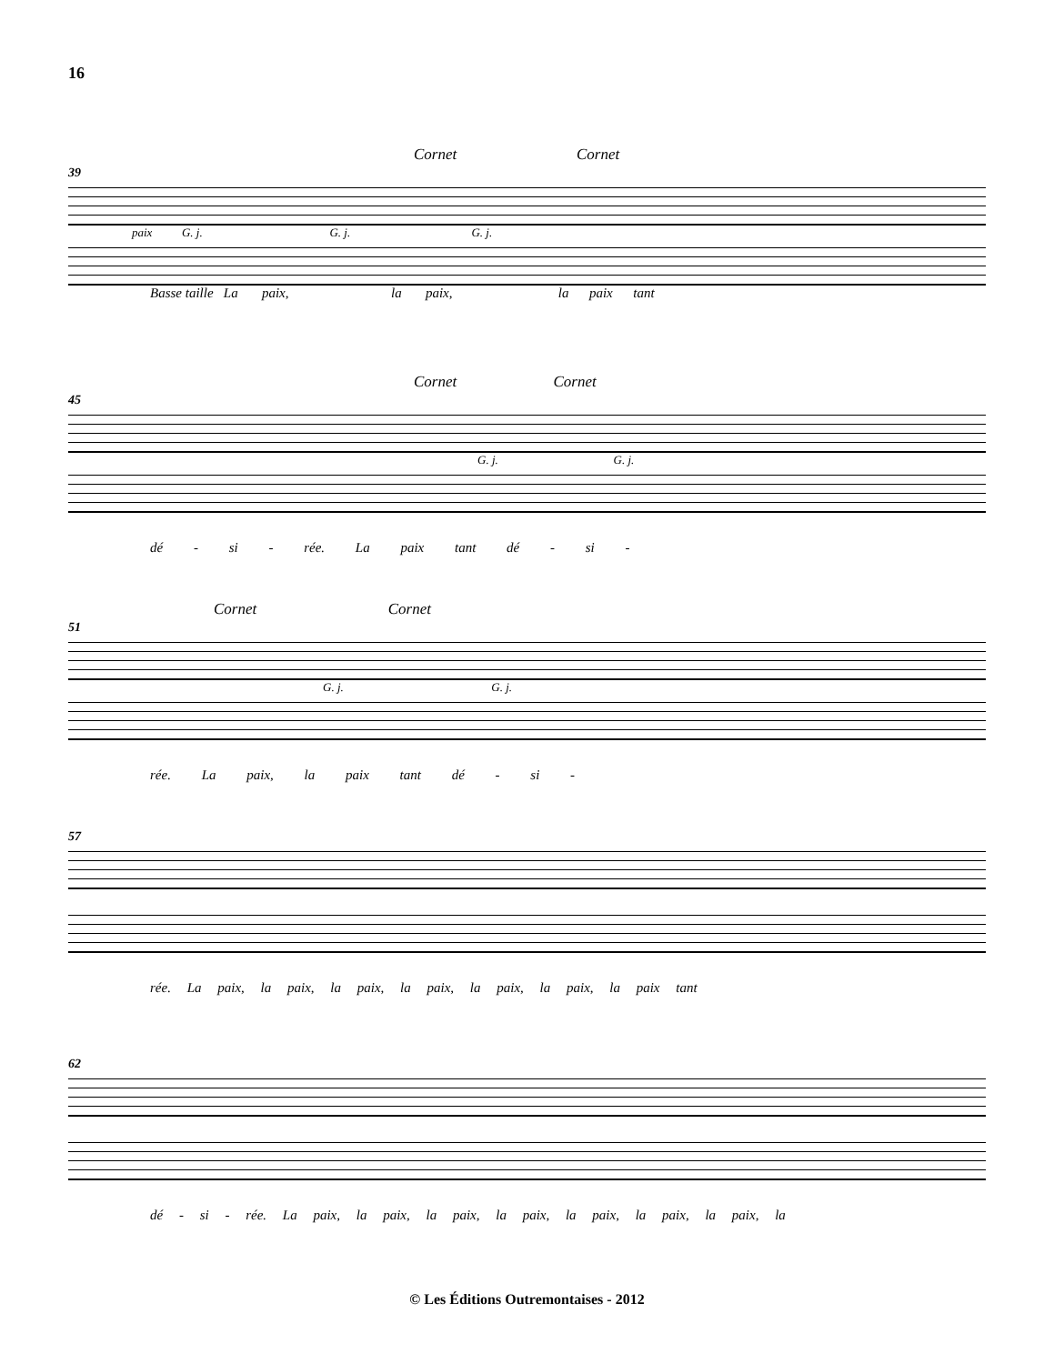16
Cornet Cornet
39
paix G. j. G. j. G. j.
Basse taille La paix, la paix, la paix tant
Cornet Cornet
45
G. j. G. j.
dé - si - rée. La paix tant dé - si -
Cornet Cornet
51
G. j. G. j.
rée. La paix, la paix tant dé - si -
57
rée. La paix, la paix, la paix, la paix, la paix, la paix, la paix tant
62
dé - si - rée. La paix, la paix, la paix, la paix, la paix, la paix, la paix, la
© Les Éditions Outremontaises - 2012